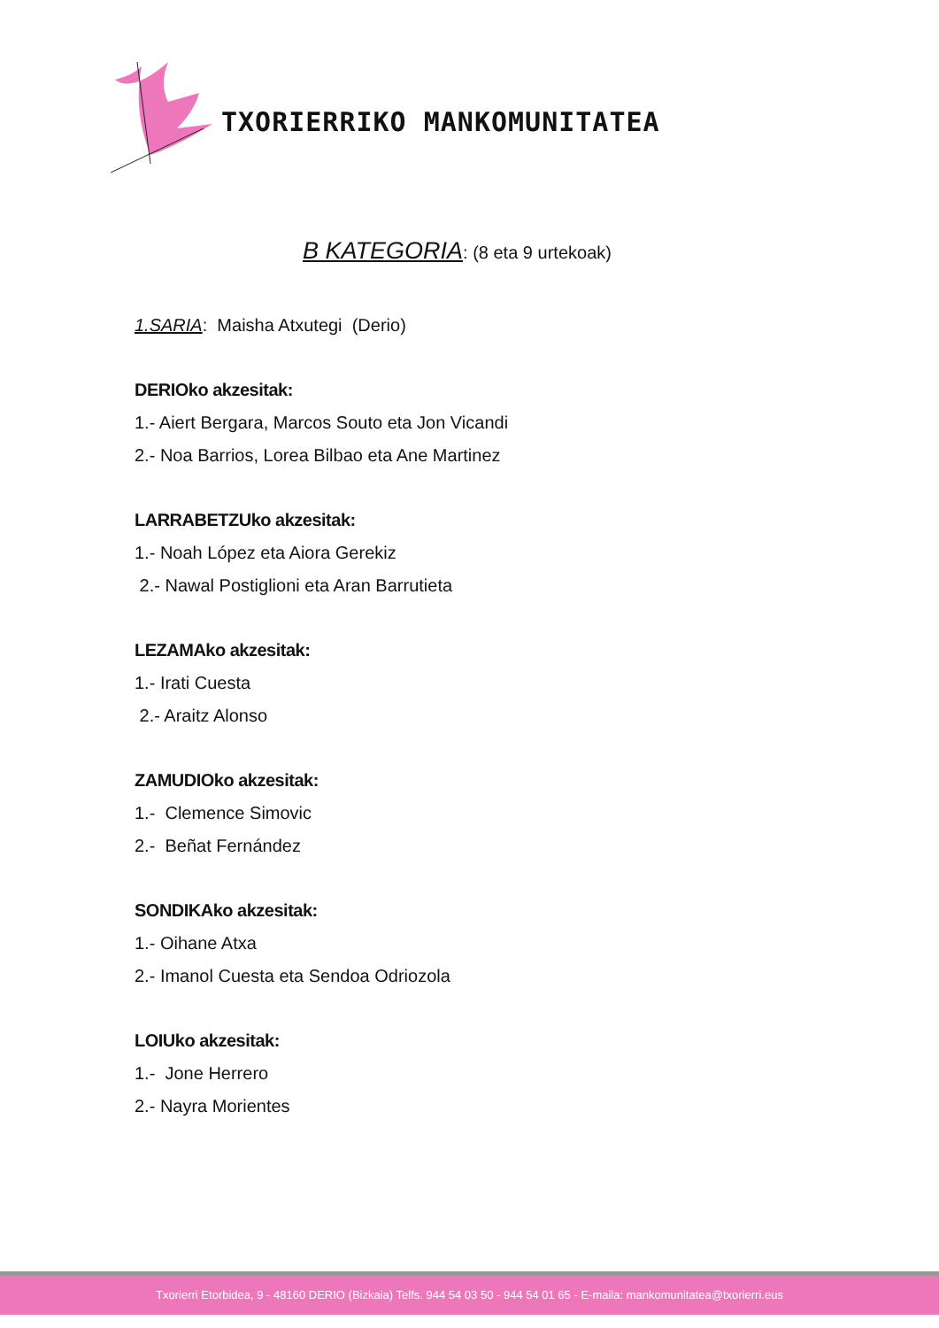TXORIERRIKO MANKOMUNITATEA
B KATEGORIA: (8 eta 9 urtekoak)
1.SARIA: Maisha Atxutegi (Derio)
DERIOko akzesitak:
1.- Aiert Bergara, Marcos Souto eta Jon Vicandi
2.- Noa Barrios, Lorea Bilbao eta Ane Martinez
LARRABETZUko akzesitak:
1.- Noah López eta Aiora Gerekiz
2.- Nawal Postiglioni eta Aran Barrutieta
LEZAMAko akzesitak:
1.- Irati Cuesta
2.- Araitz Alonso
ZAMUDIOko akzesitak:
1.- Clemence Simovic
2.- Beñat Fernández
SONDIKAko akzesitak:
1.- Oihane Atxa
2.- Imanol Cuesta eta Sendoa Odriozola
LOIUko akzesitak:
1.- Jone Herrero
2.- Nayra Morientes
Txorierri Etorbidea, 9 - 48160 DERIO (Bizkaia) Telfs. 944 54 03 50 - 944 54 01 65 - E-maila: mankomunitatea@txorierri.eus